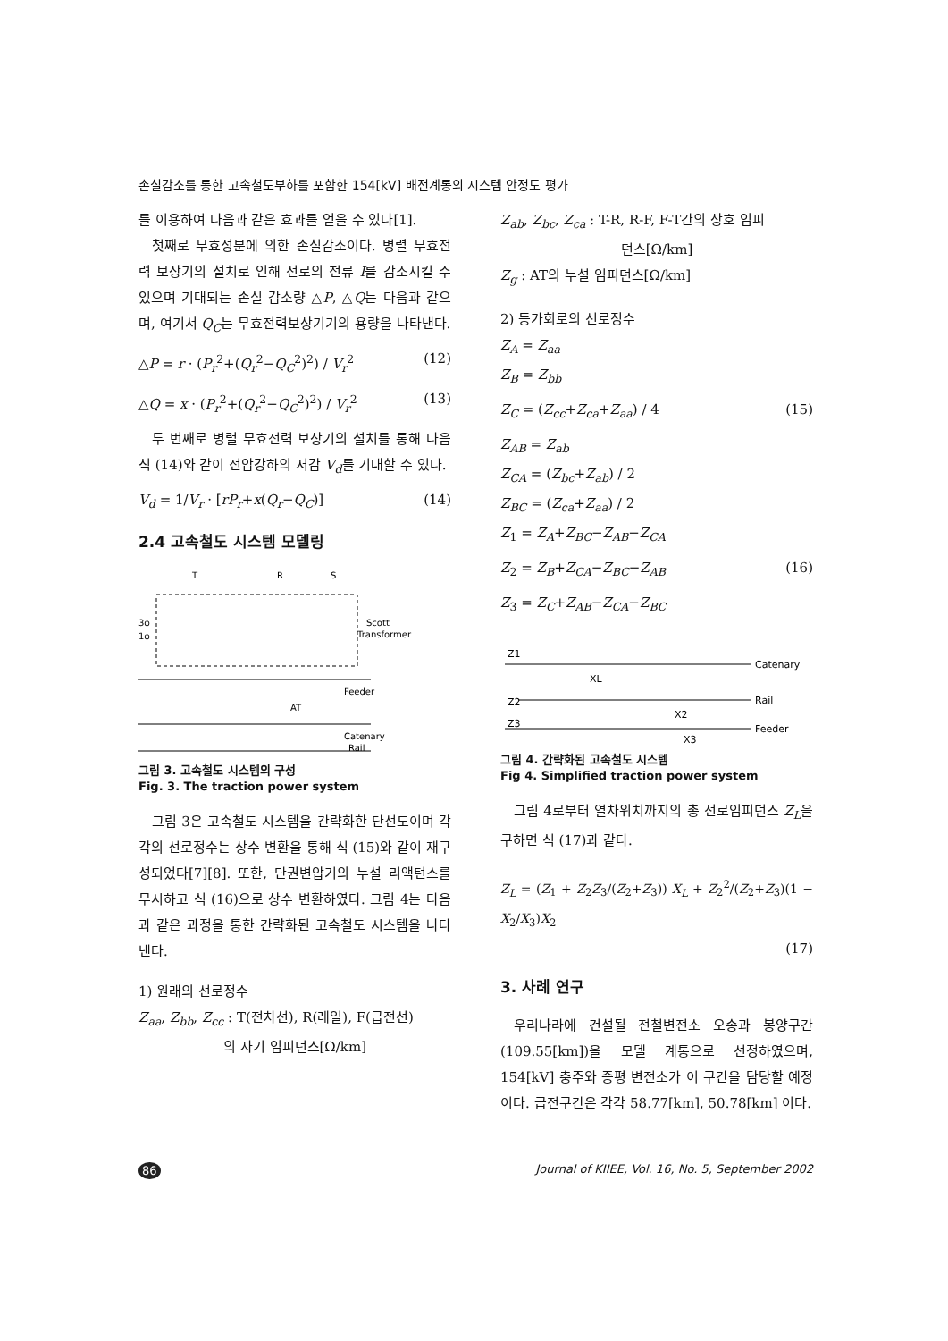손실감소를 통한 고속철도부하를 포함한 154[kV] 배전계통의 시스템 안정도 평가
를 이용하여 다음과 같은 효과를 얻을 수 있다[1].
첫째로 무효성분에 의한 손실감소이다. 병렬 무효전력 보상기의 설치로 인해 선로의 전류 I를 감소시킬 수 있으며 기대되는 손실 감소량 △P, △Q는 다음과 같으며, 여기서 Q<sub>C</sub>는 무효전력보상기기의 용량을 나타낸다.
△P = r · (P<sub>r</sub><sup>2</sup>+(Q<sub>r</sub><sup>2</sup>−Q<sub>C</sub><sup>2</sup>)<sup>2</sup>) / V<sub>r</sub><sup>2</sup> (12)
△Q = x · (P<sub>r</sub><sup>2</sup>+(Q<sub>r</sub><sup>2</sup>−Q<sub>C</sub><sup>2</sup>)<sup>2</sup>) / V<sub>r</sub><sup>2</sup> (13)
두 번째로 병렬 무효전력 보상기의 설치를 통해 다음 식 (14)와 같이 전압강하의 저감 V<sub>d</sub>를 기대할 수 있다.
V<sub>d</sub> = 1/V<sub>r</sub> · [rP<sub>r</sub>+x(Q<sub>r</sub>−Q<sub>C</sub>)] (14)
2.4 고속철도 시스템 모델링
T
R
S
3φ
1φ
Scott
Transformer
Feeder
Catenary
Rail
AT
그림 3. 고속철도 시스템의 구성
Fig. 3. The traction power system
그림 3은 고속철도 시스템을 간략화한 단선도이며 각각의 선로정수는 상수 변환을 통해 식 (15)와 같이 재구성되었다[7][8]. 또한, 단권변압기의 누설 리액턴스를 무시하고 식 (16)으로 상수 변환하였다. 그림 4는 다음과 같은 과정을 통한 간략화된 고속철도 시스템을 나타낸다.
1) 원래의 선로정수
Z<sub>aa</sub>, Z<sub>bb</sub>, Z<sub>cc</sub> : T(전차선), R(레일), F(급전선)
의 자기 임피던스[Ω/km]
Z<sub>ab</sub>, Z<sub>bc</sub>, Z<sub>ca</sub> : T-R, R-F, F-T간의 상호 임피
던스[Ω/km]
Z<sub>g</sub> : AT의 누설 임피던스[Ω/km]
2) 등가회로의 선로정수
Z<sub>A</sub> = Z<sub>aa</sub>
Z<sub>B</sub> = Z<sub>bb</sub>
Z<sub>C</sub> = (Z<sub>cc</sub>+Z<sub>ca</sub>+Z<sub>aa</sub>) / 4 (15)
Z<sub>AB</sub> = Z<sub>ab</sub>
Z<sub>CA</sub> = (Z<sub>bc</sub>+Z<sub>ab</sub>) / 2
Z<sub>BC</sub> = (Z<sub>ca</sub>+Z<sub>aa</sub>) / 2
Z<sub>1</sub> = Z<sub>A</sub>+Z<sub>BC</sub>−Z<sub>AB</sub>−Z<sub>CA</sub>
Z<sub>2</sub> = Z<sub>B</sub>+Z<sub>CA</sub>−Z<sub>BC</sub>−Z<sub>AB</sub> (16)
Z<sub>3</sub> = Z<sub>C</sub>+Z<sub>AB</sub>−Z<sub>CA</sub>−Z<sub>BC</sub>
Z1
Catenary
XL
Z2
Rail
Z3
Feeder
X2
X3
그림 4. 간략화된 고속철도 시스템
Fig 4. Simplified traction power system
그림 4로부터 열차위치까지의 총 선로임피던스 Z<sub>L</sub>을 구하면 식 (17)과 같다.
Z<sub>L</sub> = (Z<sub>1</sub> + Z<sub>2</sub>Z<sub>3</sub>/(Z<sub>2</sub>+Z<sub>3</sub>)) X<sub>L</sub> + Z<sub>2</sub><sup>2</sup>/(Z<sub>2</sub>+Z<sub>3</sub>)(1 − X<sub>2</sub>/X<sub>3</sub>)X<sub>2</sub>
(17)
3. 사례 연구
우리나라에 건설될 전철변전소 오송과 봉양구간(109.55[km])을 모델 계통으로 선정하였으며, 154[kV] 충주와 증평 변전소가 이 구간을 담당할 예정이다. 급전구간은 각각 58.77[km], 50.78[km] 이다.
86 Journal of KIIEE, Vol. 16, No. 5, September 2002